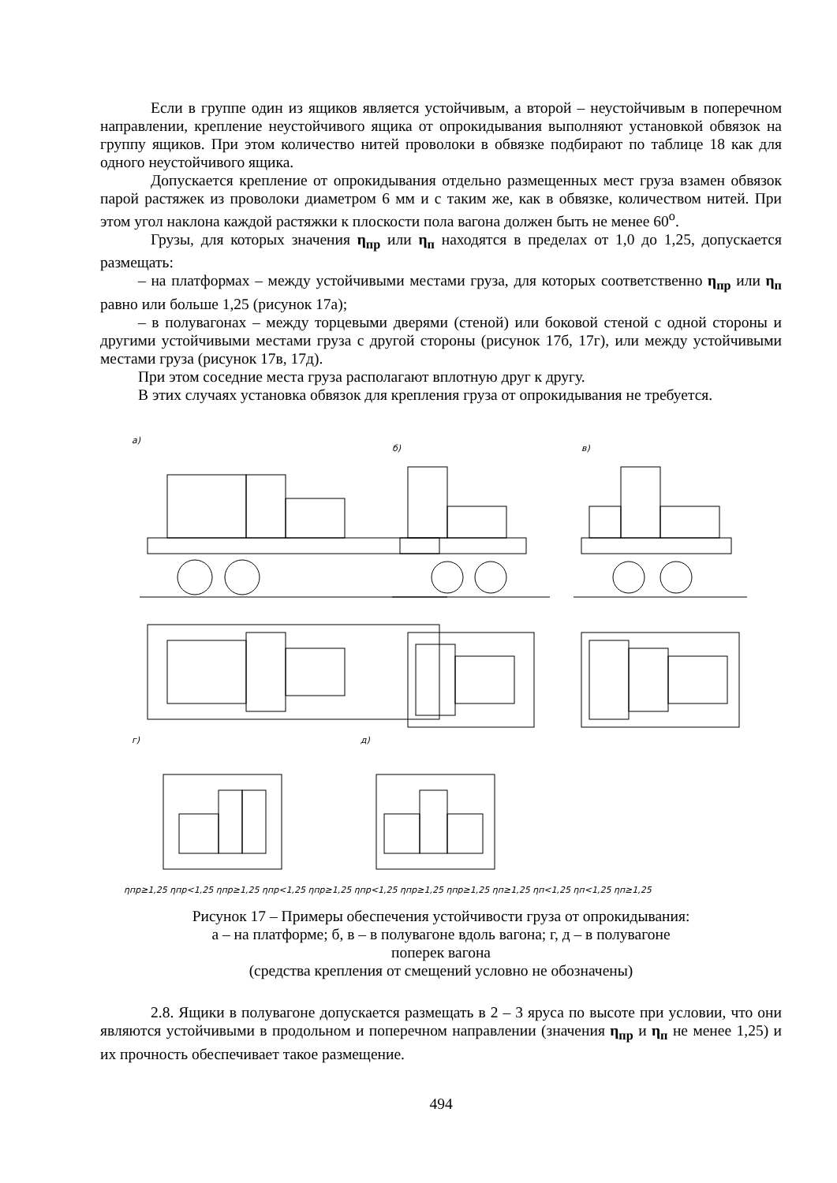Если в группе один из ящиков является устойчивым, а второй – неустойчивым в поперечном направлении, крепление неустойчивого ящика от опрокидывания выполняют установкой обвязок на группу ящиков. При этом количество нитей проволоки в обвязке подбирают по таблице 18 как для одного неустойчивого ящика.
Допускается крепление от опрокидывания отдельно размещенных мест груза взамен обвязок парой растяжек из проволоки диаметром 6 мм и с таким же, как в обвязке, количеством нитей. При этом угол наклона каждой растяжки к плоскости пола вагона должен быть не менее 60<sup>о</sup>.
Грузы, для которых значения η<sub>пр</sub> или η<sub>п</sub> находятся в пределах от 1,0 до 1,25, допускается размещать:
– на платформах – между устойчивыми местами груза, для которых соответственно η<sub>пр</sub> или η<sub>п</sub> равно или больше 1,25 (рисунок 17а);
– в полувагонах – между торцевыми дверями (стеной) или боковой стеной с одной стороны и другими устойчивыми местами груза с другой стороны (рисунок 17б, 17г), или между устойчивыми местами груза (рисунок 17в, 17д).
При этом соседние места груза располагают вплотную друг к другу.
В этих случаях установка обвязок для крепления груза от опрокидывания не требуется.
а)
б)
в)
г)
д)
ηпр≥1,25 ηпр<1,25 ηпр≥1,25 ηпр<1,25 ηпр≥1,25 ηпр<1,25 ηпр≥1,25 ηпр≥1,25 ηп≥1,25 ηп<1,25 ηп<1,25 ηп≥1,25
Рисунок 17 – Примеры обеспечения устойчивости груза от опрокидывания:
а – на платформе; б, в – в полувагоне вдоль вагона; г, д – в полувагоне
поперек вагона
(средства крепления от смещений условно не обозначены)
2.8. Ящики в полувагоне допускается размещать в 2 – 3 яруса по высоте при условии, что они являются устойчивыми в продольном и поперечном направлении (значения η<sub>пр</sub> и η<sub>п</sub> не менее 1,25) и их прочность обеспечивает такое размещение.
494